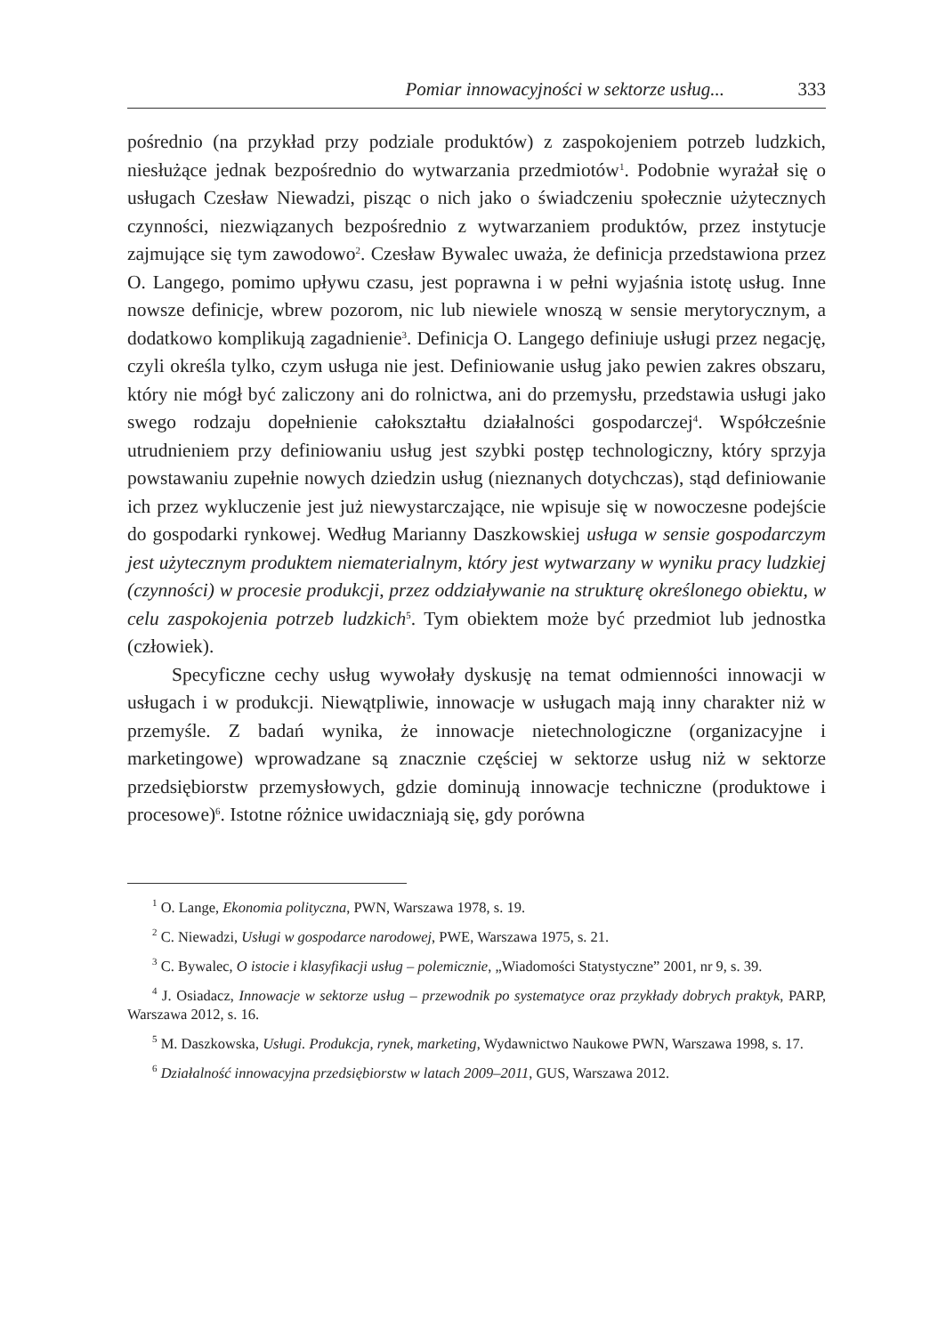Pomiar innowacyjności w sektorze usług... 333
pośrednio (na przykład przy podziale produktów) z zaspokojeniem potrzeb ludzkich, niesłużące jednak bezpośrednio do wytwarzania przedmiotów<sup>1</sup>. Podobnie wyrażał się o usługach Czesław Niewadzi, pisząc o nich jako o świadczeniu społecznie użytecznych czynności, niezwiązanych bezpośrednio z wytwarzaniem produktów, przez instytucje zajmujące się tym zawodowo<sup>2</sup>. Czesław Bywalec uważa, że definicja przedstawiona przez O. Langego, pomimo upływu czasu, jest poprawna i w pełni wyjaśnia istotę usług. Inne nowsze definicje, wbrew pozorom, nic lub niewiele wnoszą w sensie merytorycznym, a dodatkowo komplikują zagadnienie<sup>3</sup>. Definicja O. Langego definiuje usługi przez negację, czyli określa tylko, czym usługa nie jest. Definiowanie usług jako pewien zakres obszaru, który nie mógł być zaliczony ani do rolnictwa, ani do przemysłu, przedstawia usługi jako swego rodzaju dopełnienie całokształtu działalności gospodarczej<sup>4</sup>. Współcześnie utrudnieniem przy definiowaniu usług jest szybki postęp technologiczny, który sprzyja powstawaniu zupełnie nowych dziedzin usług (nieznanych dotychczas), stąd definiowanie ich przez wykluczenie jest już niewystarczające, nie wpisuje się w nowoczesne podejście do gospodarki rynkowej. Według Marianny Daszkowskiej usługa w sensie gospodarczym jest użytecznym produktem niematerialnym, który jest wytwarzany w wyniku pracy ludzkiej (czynności) w procesie produkcji, przez oddziaływanie na strukturę określonego obiektu, w celu zaspokojenia potrzeb ludzkich<sup>5</sup>. Tym obiektem może być przedmiot lub jednostka (człowiek).
Specyficzne cechy usług wywołały dyskusję na temat odmienności innowacji w usługach i w produkcji. Niewątpliwie, innowacje w usługach mają inny charakter niż w przemyśle. Z badań wynika, że innowacje nietechnologiczne (organizacyjne i marketingowe) wprowadzane są znacznie częściej w sektorze usług niż w sektorze przedsiębiorstw przemysłowych, gdzie dominują innowacje techniczne (produktowe i procesowe)<sup>6</sup>. Istotne różnice uwidaczniają się, gdy porówna
<sup>1</sup> O. Lange, Ekonomia polityczna, PWN, Warszawa 1978, s. 19.
<sup>2</sup> C. Niewadzi, Usługi w gospodarce narodowej, PWE, Warszawa 1975, s. 21.
<sup>3</sup> C. Bywalec, O istocie i klasyfikacji usług – polemicznie, „Wiadomości Statystyczne” 2001, nr 9, s. 39.
<sup>4</sup> J. Osiadacz, Innowacje w sektorze usług – przewodnik po systematyce oraz przykłady dobrych praktyk, PARP, Warszawa 2012, s. 16.
<sup>5</sup> M. Daszkowska, Usługi. Produkcja, rynek, marketing, Wydawnictwo Naukowe PWN, Warszawa 1998, s. 17.
<sup>6</sup> Działalność innowacyjna przedsiębiorstw w latach 2009–2011, GUS, Warszawa 2012.